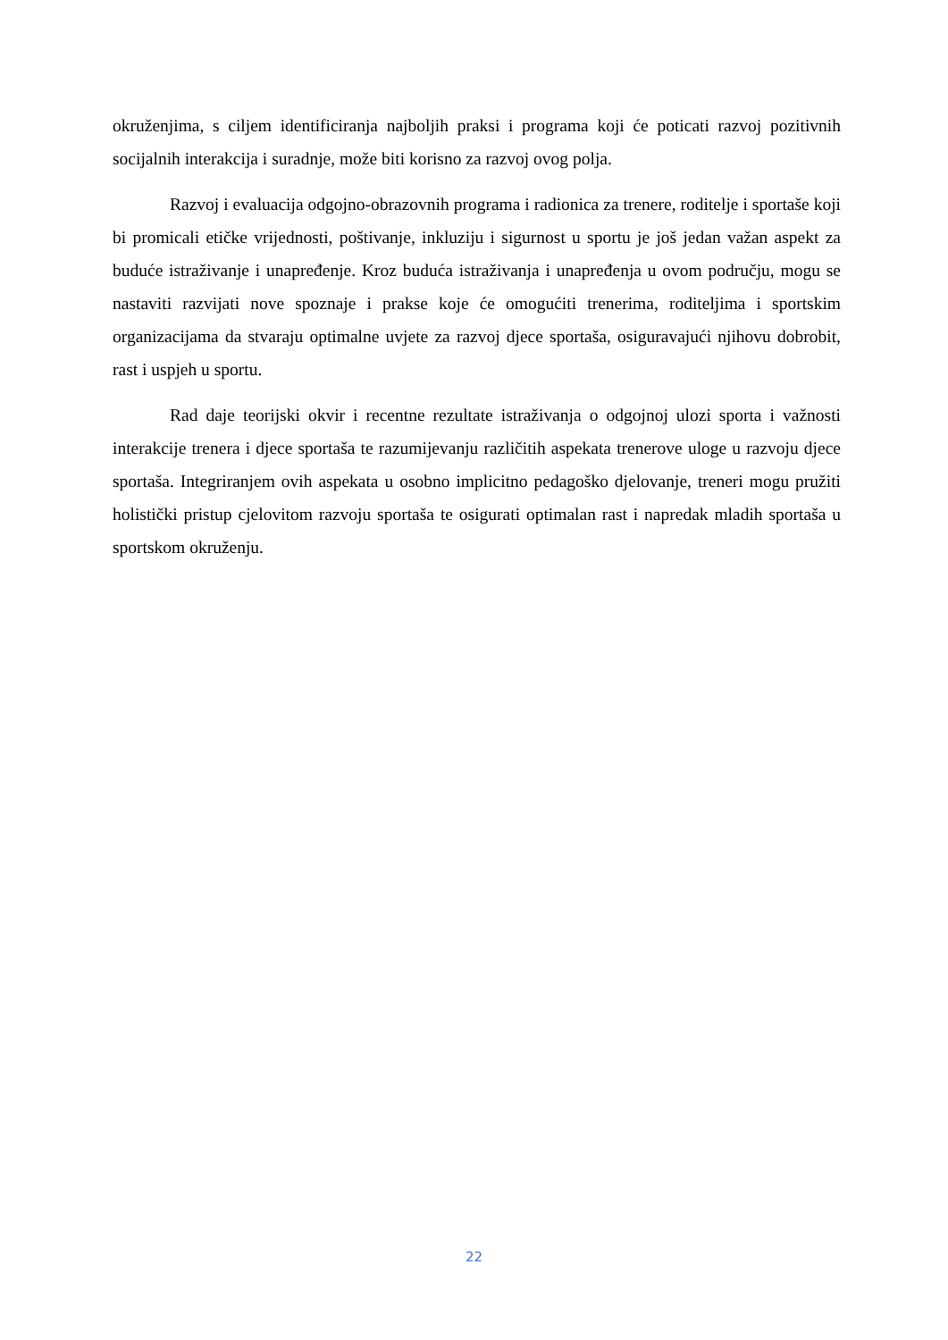okruženjima, s ciljem identificiranja najboljih praksi i programa koji će poticati razvoj pozitivnih socijalnih interakcija i suradnje, može biti korisno za razvoj ovog polja.
Razvoj i evaluacija odgojno-obrazovnih programa i radionica za trenere, roditelje i sportaše koji bi promicali etičke vrijednosti, poštivanje, inkluziju i sigurnost u sportu je još jedan važan aspekt za buduće istraživanje i unapređenje. Kroz buduća istraživanja i unapređenja u ovom području, mogu se nastaviti razvijati nove spoznaje i prakse koje će omogućiti trenerima, roditeljima i sportskim organizacijama da stvaraju optimalne uvjete za razvoj djece sportaša, osiguravajući njihovu dobrobit, rast i uspjeh u sportu.
Rad daje teorijski okvir i recentne rezultate istraživanja o odgojnoj ulozi sporta i važnosti interakcije trenera i djece sportaša te razumijevanju različitih aspekata trenerove uloge u razvoju djece sportaša. Integriranjem ovih aspekata u osobno implicitno pedagoško djelovanje, treneri mogu pružiti holistički pristup cjelovitom razvoju sportaša te osigurati optimalan rast i napredak mladih sportaša u sportskom okruženju.
22